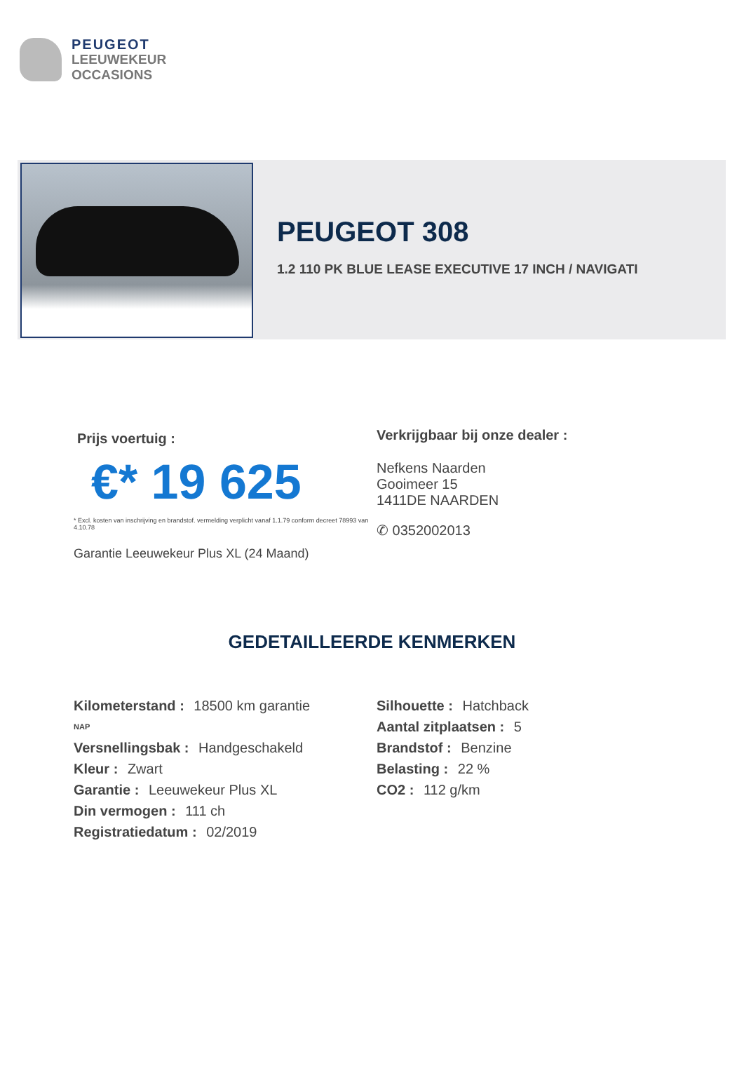PEUGEOT
LEEUWEKEUR
OCCASIONS
PEUGEOT 308
1.2 110 PK BLUE LEASE EXECUTIVE 17 INCH / NAVIGATI
Prijs voertuig :
€* 19 625
* Excl. kosten van inschrijving en brandstof. vermelding verplicht vanaf 1.1.79 conform decreet 78993 van 4.10.78
Garantie Leeuwekeur Plus XL (24 Maand)
Verkrijgbaar bij onze dealer :
Nefkens Naarden
Gooimeer 15
1411DE NAARDEN
✆ 0352002013
GEDETAILLEERDE KENMERKEN
Kilometerstand : 18500 km garantie
NAP
Versnellingsbak : Handgeschakeld
Kleur : Zwart
Garantie : Leeuwekeur Plus XL
Din vermogen : 111 ch
Registratiedatum : 02/2019
Silhouette : Hatchback
Aantal zitplaatsen : 5
Brandstof : Benzine
Belasting : 22 %
CO2 : 112 g/km